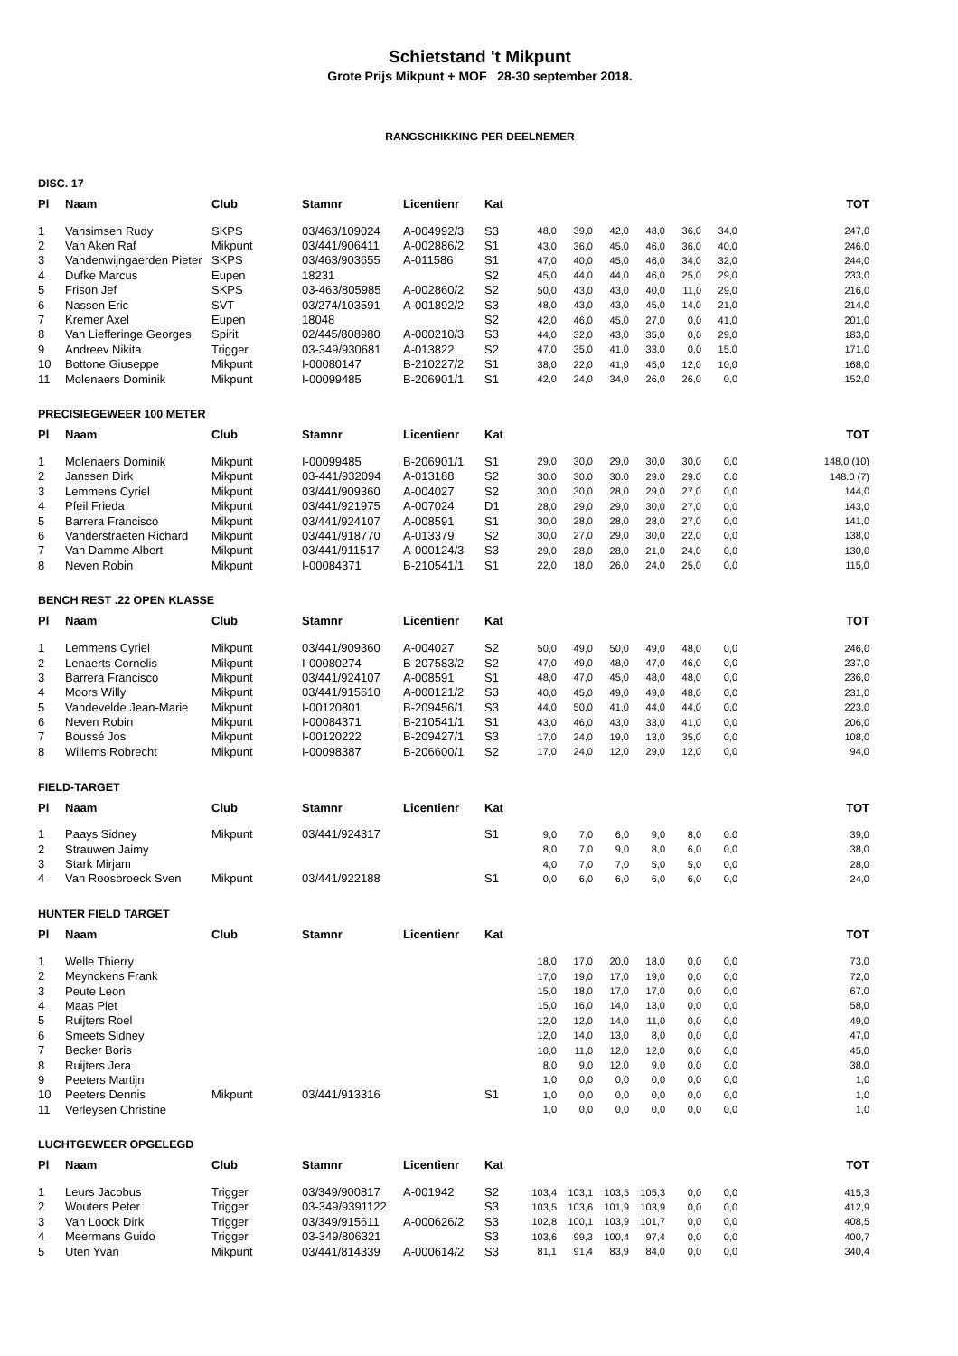Schietstand 't Mikpunt
Grote Prijs Mikpunt + MOF 28-30 september 2018.
RANGSCHIKKING PER DEELNEMER
DISC. 17
| Pl | Naam | Club | Stamnr | Licentienr | Kat | | | | | | | TOT |
| --- | --- | --- | --- | --- | --- | --- | --- | --- | --- | --- | --- | --- |
| 1 | Vansimsen Rudy | SKPS | 03/463/109024 | A-004992/3 | S3 | 48,0 | 39,0 | 42,0 | 48,0 | 36,0 | 34,0 | 247,0 |
| 2 | Van Aken Raf | Mikpunt | 03/441/906411 | A-002886/2 | S1 | 43,0 | 36,0 | 45,0 | 46,0 | 36,0 | 40,0 | 246,0 |
| 3 | Vandenwijngaerden Pieter | SKPS | 03/463/903655 | A-011586 | S1 | 47,0 | 40,0 | 45,0 | 46,0 | 34,0 | 32,0 | 244,0 |
| 4 | Dufke Marcus | Eupen | 18231 | | S2 | 45,0 | 44,0 | 44,0 | 46,0 | 25,0 | 29,0 | 233,0 |
| 5 | Frison Jef | SKPS | 03-463/805985 | A-002860/2 | S2 | 50,0 | 43,0 | 43,0 | 40,0 | 11,0 | 29,0 | 216,0 |
| 6 | Nassen Eric | SVT | 03/274/103591 | A-001892/2 | S3 | 48,0 | 43,0 | 43,0 | 45,0 | 14,0 | 21,0 | 214,0 |
| 7 | Kremer Axel | Eupen | 18048 | | S2 | 42,0 | 46,0 | 45,0 | 27,0 | 0,0 | 41,0 | 201,0 |
| 8 | Van Liefferinge Georges | Spirit | 02/445/808980 | A-000210/3 | S3 | 44,0 | 32,0 | 43,0 | 35,0 | 0,0 | 29,0 | 183,0 |
| 9 | Andreev Nikita | Trigger | 03-349/930681 | A-013822 | S2 | 47,0 | 35,0 | 41,0 | 33,0 | 0,0 | 15,0 | 171,0 |
| 10 | Bottone Giuseppe | Mikpunt | I-00080147 | B-210227/2 | S1 | 38,0 | 22,0 | 41,0 | 45,0 | 12,0 | 10,0 | 168,0 |
| 11 | Molenaers Dominik | Mikpunt | I-00099485 | B-206901/1 | S1 | 42,0 | 24,0 | 34,0 | 26,0 | 26,0 | 0,0 | 152,0 |
PRECISIEGEWEER 100 METER
| Pl | Naam | Club | Stamnr | Licentienr | Kat | | | | | | | TOT |
| --- | --- | --- | --- | --- | --- | --- | --- | --- | --- | --- | --- | --- |
| 1 | Molenaers Dominik | Mikpunt | I-00099485 | B-206901/1 | S1 | 29,0 | 30,0 | 29,0 | 30,0 | 30,0 | 0,0 | 148,0 (10) |
| 2 | Janssen Dirk | Mikpunt | 03-441/932094 | A-013188 | S2 | 30.0 | 30.0 | 30.0 | 29.0 | 29.0 | 0.0 | 148.0 (7) |
| 3 | Lemmens Cyriel | Mikpunt | 03/441/909360 | A-004027 | S2 | 30,0 | 30,0 | 28,0 | 29,0 | 27,0 | 0,0 | 144,0 |
| 4 | Pfeil Frieda | Mikpunt | 03/441/921975 | A-007024 | D1 | 28,0 | 29,0 | 29,0 | 30,0 | 27,0 | 0,0 | 143,0 |
| 5 | Barrera Francisco | Mikpunt | 03/441/924107 | A-008591 | S1 | 30,0 | 28,0 | 28,0 | 28,0 | 27,0 | 0,0 | 141,0 |
| 6 | Vanderstraeten Richard | Mikpunt | 03/441/918770 | A-013379 | S2 | 30,0 | 27,0 | 29,0 | 30,0 | 22,0 | 0,0 | 138,0 |
| 7 | Van Damme Albert | Mikpunt | 03/441/911517 | A-000124/3 | S3 | 29,0 | 28,0 | 28,0 | 21,0 | 24,0 | 0,0 | 130,0 |
| 8 | Neven Robin | Mikpunt | I-00084371 | B-210541/1 | S1 | 22,0 | 18,0 | 26,0 | 24,0 | 25,0 | 0,0 | 115,0 |
BENCH REST .22 OPEN KLASSE
| Pl | Naam | Club | Stamnr | Licentienr | Kat | | | | | | | TOT |
| --- | --- | --- | --- | --- | --- | --- | --- | --- | --- | --- | --- | --- |
| 1 | Lemmens Cyriel | Mikpunt | 03/441/909360 | A-004027 | S2 | 50,0 | 49,0 | 50,0 | 49,0 | 48,0 | 0,0 | 246,0 |
| 2 | Lenaerts Cornelis | Mikpunt | I-00080274 | B-207583/2 | S2 | 47,0 | 49,0 | 48,0 | 47,0 | 46,0 | 0,0 | 237,0 |
| 3 | Barrera Francisco | Mikpunt | 03/441/924107 | A-008591 | S1 | 48,0 | 47,0 | 45,0 | 48,0 | 48,0 | 0,0 | 236,0 |
| 4 | Moors Willy | Mikpunt | 03/441/915610 | A-000121/2 | S3 | 40,0 | 45,0 | 49,0 | 49,0 | 48,0 | 0,0 | 231,0 |
| 5 | Vandevelde Jean-Marie | Mikpunt | I-00120801 | B-209456/1 | S3 | 44,0 | 50,0 | 41,0 | 44,0 | 44,0 | 0,0 | 223,0 |
| 6 | Neven Robin | Mikpunt | I-00084371 | B-210541/1 | S1 | 43,0 | 46,0 | 43,0 | 33,0 | 41,0 | 0,0 | 206,0 |
| 7 | Boussé Jos | Mikpunt | I-00120222 | B-209427/1 | S3 | 17,0 | 24,0 | 19,0 | 13,0 | 35,0 | 0,0 | 108,0 |
| 8 | Willems Robrecht | Mikpunt | I-00098387 | B-206600/1 | S2 | 17,0 | 24,0 | 12,0 | 29,0 | 12,0 | 0,0 | 94,0 |
FIELD-TARGET
| Pl | Naam | Club | Stamnr | Licentienr | Kat | | | | | | | TOT |
| --- | --- | --- | --- | --- | --- | --- | --- | --- | --- | --- | --- | --- |
| 1 | Paays Sidney | Mikpunt | 03/441/924317 | | S1 | 9,0 | 7,0 | 6,0 | 9,0 | 8,0 | 0.0 | 39,0 |
| 2 | Strauwen Jaimy | | | | | 8,0 | 7,0 | 9,0 | 8,0 | 6,0 | 0,0 | 38,0 |
| 3 | Stark Mirjam | | | | | 4,0 | 7,0 | 7,0 | 5,0 | 5,0 | 0,0 | 28,0 |
| 4 | Van Roosbroeck Sven | Mikpunt | 03/441/922188 | | S1 | 0,0 | 6,0 | 6,0 | 6,0 | 6,0 | 0,0 | 24,0 |
HUNTER FIELD TARGET
| Pl | Naam | Club | Stamnr | Licentienr | Kat | | | | | | | TOT |
| --- | --- | --- | --- | --- | --- | --- | --- | --- | --- | --- | --- | --- |
| 1 | Welle Thierry | | | | | 18,0 | 17,0 | 20,0 | 18,0 | 0,0 | 0,0 | 73,0 |
| 2 | Meynckens Frank | | | | | 17,0 | 19,0 | 17,0 | 19,0 | 0,0 | 0,0 | 72,0 |
| 3 | Peute Leon | | | | | 15,0 | 18,0 | 17,0 | 17,0 | 0,0 | 0,0 | 67,0 |
| 4 | Maas Piet | | | | | 15,0 | 16,0 | 14,0 | 13,0 | 0,0 | 0,0 | 58,0 |
| 5 | Ruijters Roel | | | | | 12,0 | 12,0 | 14,0 | 11,0 | 0,0 | 0,0 | 49,0 |
| 6 | Smeets Sidney | | | | | 12,0 | 14,0 | 13,0 | 8,0 | 0,0 | 0,0 | 47,0 |
| 7 | Becker Boris | | | | | 10,0 | 11,0 | 12,0 | 12,0 | 0,0 | 0,0 | 45,0 |
| 8 | Ruijters Jera | | | | | 8,0 | 9,0 | 12,0 | 9,0 | 0,0 | 0,0 | 38,0 |
| 9 | Peeters Martijn | | | | | 1,0 | 0,0 | 0,0 | 0,0 | 0,0 | 0,0 | 1,0 |
| 10 | Peeters Dennis | Mikpunt | 03/441/913316 | | S1 | 1,0 | 0,0 | 0,0 | 0,0 | 0,0 | 0,0 | 1,0 |
| 11 | Verleysen Christine | | | | | 1,0 | 0,0 | 0,0 | 0,0 | 0,0 | 0,0 | 1,0 |
LUCHTGEWEER OPGELEGD
| Pl | Naam | Club | Stamnr | Licentienr | Kat | | | | | | | TOT |
| --- | --- | --- | --- | --- | --- | --- | --- | --- | --- | --- | --- | --- |
| 1 | Leurs Jacobus | Trigger | 03/349/900817 | A-001942 | S2 | 103,4 | 103,1 | 103,5 | 105,3 | 0,0 | 0,0 | 415,3 |
| 2 | Wouters Peter | Trigger | 03-349/9391122 | | S3 | 103,5 | 103,6 | 101,9 | 103,9 | 0,0 | 0,0 | 412,9 |
| 3 | Van Loock Dirk | Trigger | 03/349/915611 | A-000626/2 | S3 | 102,8 | 100,1 | 103,9 | 101,7 | 0,0 | 0,0 | 408,5 |
| 4 | Meermans Guido | Trigger | 03-349/806321 | | S3 | 103,6 | 99,3 | 100,4 | 97,4 | 0,0 | 0,0 | 400,7 |
| 5 | Uten Yvan | Mikpunt | 03/441/814339 | A-000614/2 | S3 | 81,1 | 91,4 | 83,9 | 84,0 | 0,0 | 0,0 | 340,4 |